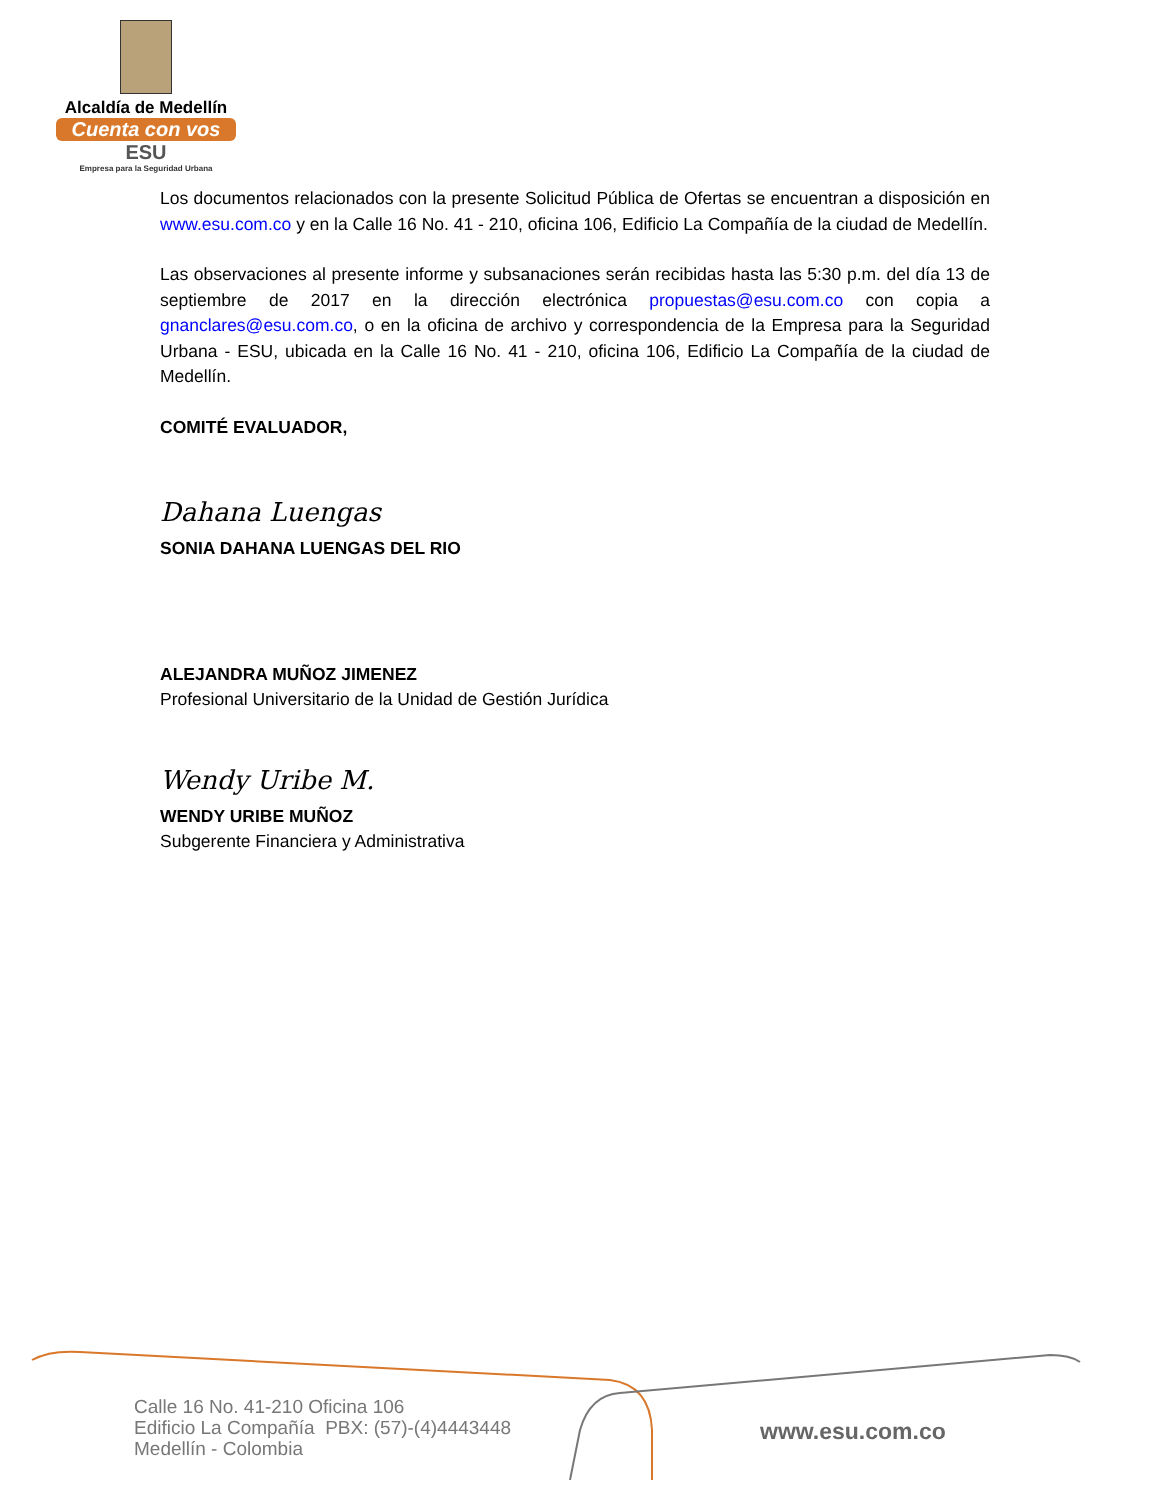Alcaldía de Medellín
Cuenta con vos
ESU
Empresa para la Seguridad Urbana
Los documentos relacionados con la presente Solicitud Pública de Ofertas se encuentran a disposición en www.esu.com.co y en la Calle 16 No. 41 - 210, oficina 106, Edificio La Compañía de la ciudad de Medellín.
Las observaciones al presente informe y subsanaciones serán recibidas hasta las 5:30 p.m. del día 13 de septiembre de 2017 en la dirección electrónica propuestas@esu.com.co con copia a gnanclares@esu.com.co, o en la oficina de archivo y correspondencia de la Empresa para la Seguridad Urbana - ESU, ubicada en la Calle 16 No. 41 - 210, oficina 106, Edificio La Compañía de la ciudad de Medellín.
COMITÉ EVALUADOR,
Dahana Luengas
SONIA DAHANA LUENGAS DEL RIO
ALEJANDRA MUÑOZ JIMENEZ
Profesional Universitario de la Unidad de Gestión Jurídica
Wendy Uribe M.
WENDY URIBE MUÑOZ
Subgerente Financiera y Administrativa
Calle 16 No. 41-210 Oficina 106
Edificio La Compañía PBX: (57)-(4)4443448
Medellín - Colombia
www.esu.com.co